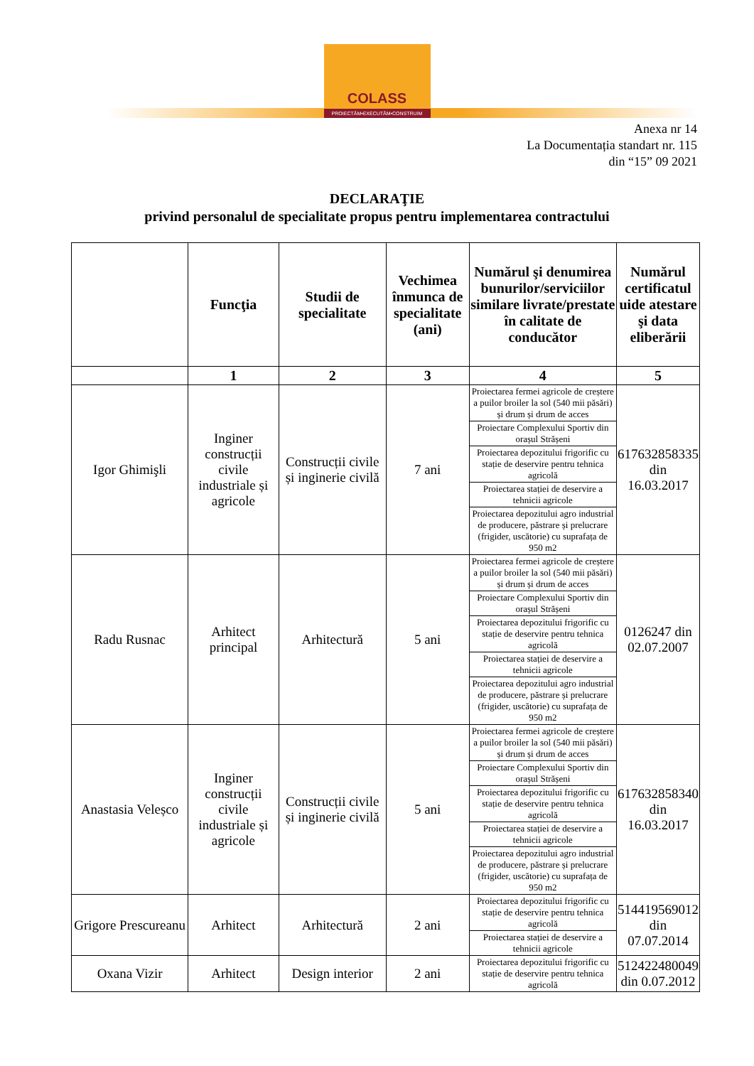COLASS
PROIECTĂM•EXECUTĂM•CONSTRUIM
Anexa nr 14
La Documentația standart nr. 115
din “15” 09 2021
DECLARAŢIE
privind personalul de specialitate propus pentru implementarea contractului
| | Funcţia | Studii de specialitate | Vechimea înmunca de specialitate (ani) | Numărul şi denumirea bunurilor/serviciilor similare livrate/prestate în calitate de conducător | Numărul certificatul uide atestare şi data eliberării |
| --- | --- | --- | --- | --- | --- |
| | 1 | 2 | 3 | 4 | 5 |
| Igor Ghimişli | Inginer construcții civile industriale și agricole | Construcții civile și inginerie civilă | 7 ani | Proiectarea fermei agricole de creștere a puilor broiler la sol (540 mii păsări) și drum și drum de acces Proiectare Complexului Sportiv din orașul Strășeni Proiectarea depozitului frigorific cu stație de deservire pentru tehnica agricolă Proiectarea stației de deservire a tehnicii agricole Proiectarea depozitului agro industrial de producere, păstrare și prelucrare (frigider, uscătorie) cu suprafața de 950 m2 | 617632858335 din 16.03.2017 |
| Radu Rusnac | Arhitect principal | Arhitectură | 5 ani | Proiectarea fermei agricole de creștere a puilor broiler la sol (540 mii păsări) și drum și drum de acces Proiectare Complexului Sportiv din orașul Strășeni Proiectarea depozitului frigorific cu stație de deservire pentru tehnica agricolă Proiectarea stației de deservire a tehnicii agricole Proiectarea depozitului agro industrial de producere, păstrare și prelucrare (frigider, uscătorie) cu suprafața de 950 m2 | 0126247 din 02.07.2007 |
| Anastasia Veleșco | Inginer construcții civile industriale și agricole | Construcții civile și inginerie civilă | 5 ani | Proiectarea fermei agricole de creștere a puilor broiler la sol (540 mii păsări) și drum și drum de acces Proiectare Complexului Sportiv din orașul Strășeni Proiectarea depozitului frigorific cu stație de deservire pentru tehnica agricolă Proiectarea stației de deservire a tehnicii agricole Proiectarea depozitului agro industrial de producere, păstrare și prelucrare (frigider, uscătorie) cu suprafața de 950 m2 | 617632858340 din 16.03.2017 |
| Grigore Prescureanu | Arhitect | Arhitectură | 2 ani | Proiectarea depozitului frigorific cu stație de deservire pentru tehnica agricolă Proiectarea stației de deservire a tehnicii agricole | 514419569012 din 07.07.2014 |
| Oxana Vizir | Arhitect | Design interior | 2 ani | Proiectarea depozitului frigorific cu stație de deservire pentru tehnica agricolă | 512422480049 din 0.07.2012 |